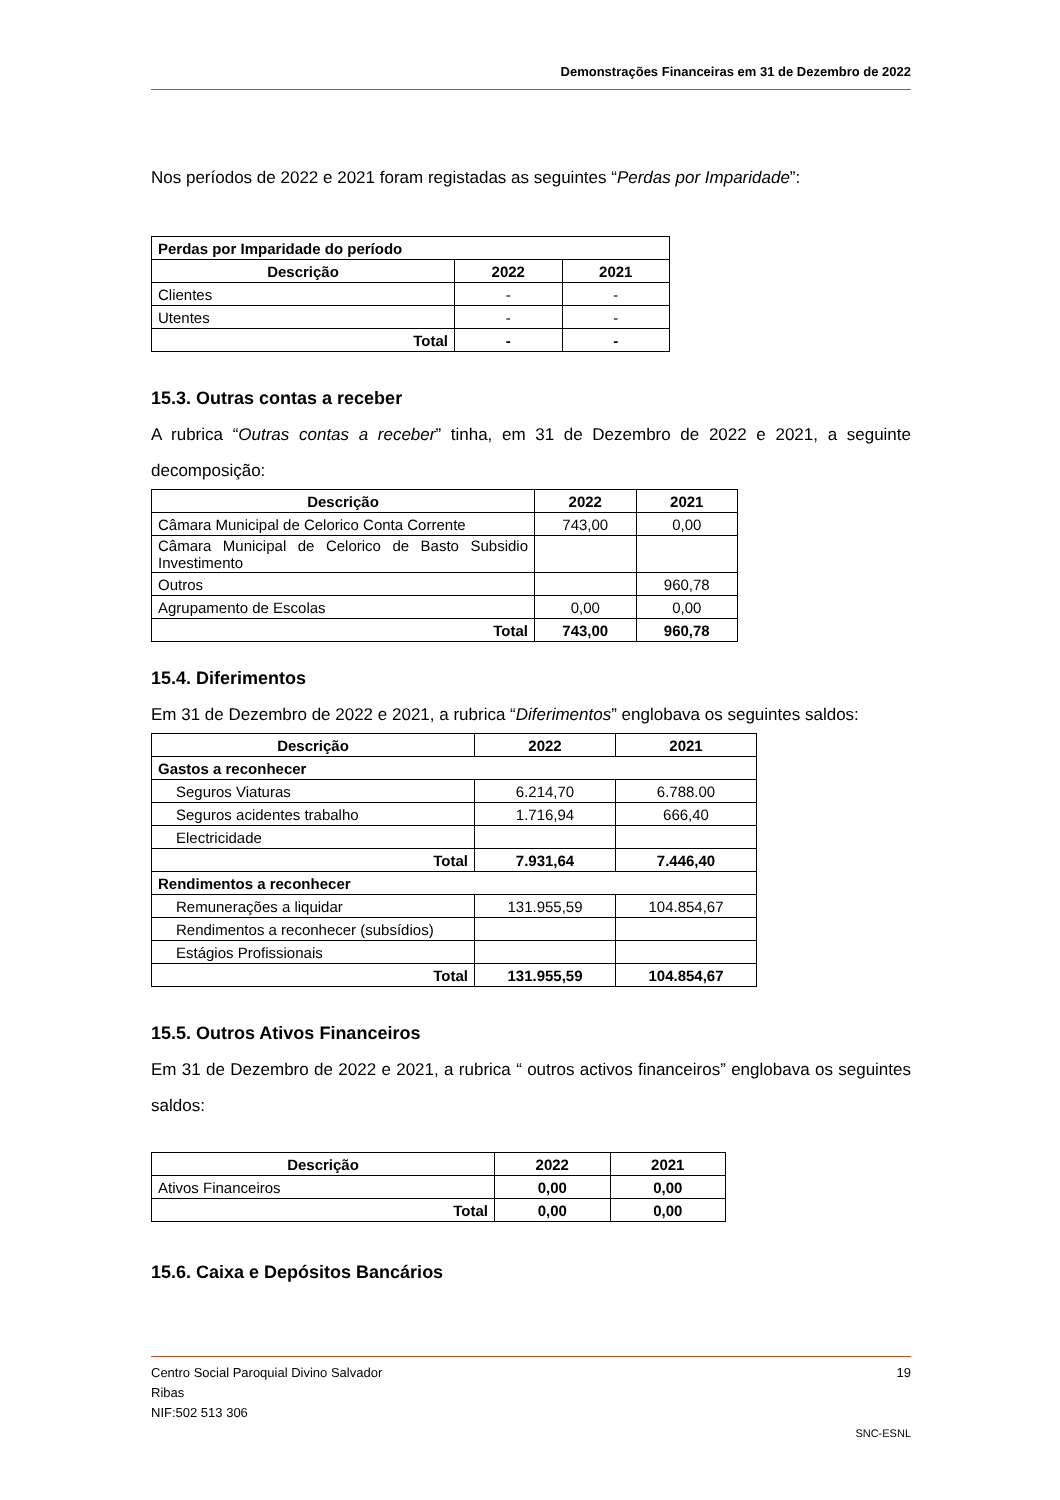Demonstrações Financeiras em 31 de Dezembro de 2022
Nos períodos de 2022 e 2021 foram registadas as seguintes “Perdas por Imparidade”:
| Perdas por Imparidade do período | | |
| --- | --- | --- |
| Descrição | 2022 | 2021 |
| Clientes | - | - |
| Utentes | - | - |
| Total | - | - |
15.3. Outras contas a receber
A rubrica “Outras contas a receber” tinha, em 31 de Dezembro de 2022 e 2021, a seguinte decomposição:
| Descrição | 2022 | 2021 |
| --- | --- | --- |
| Câmara Municipal de Celorico Conta Corrente | 743,00 | 0,00 |
| Câmara Municipal de Celorico de Basto Subsidio Investimento | | |
| Outros | | 960,78 |
| Agrupamento de Escolas | 0,00 | 0,00 |
| Total | 743,00 | 960,78 |
15.4. Diferimentos
Em 31 de Dezembro de 2022 e 2021, a rubrica “Diferimentos” englobava os seguintes saldos:
| Descrição | 2022 | 2021 |
| --- | --- | --- |
| Gastos a reconhecer | | |
| Seguros Viaturas | 6.214,70 | 6.788.00 |
| Seguros acidentes trabalho | 1.716,94 | 666,40 |
| Electricidade | | |
| Total | 7.931,64 | 7.446,40 |
| Rendimentos a reconhecer | | |
| Remunerações a liquidar | 131.955,59 | 104.854,67 |
| Rendimentos a reconhecer (subsídios) | | |
| Estágios Profissionais | | |
| Total | 131.955,59 | 104.854,67 |
15.5. Outros Ativos Financeiros
Em 31 de Dezembro de 2022 e 2021, a rubrica “ outros activos financeiros” englobava os seguintes saldos:
| Descrição | 2022 | 2021 |
| --- | --- | --- |
| Ativos Financeiros | 0,00 | 0,00 |
| Total | 0,00 | 0,00 |
15.6. Caixa e Depósitos Bancários
Centro Social Paroquial Divino Salvador 19
Ribas
NIF:502 513 306
SNC-ESNL